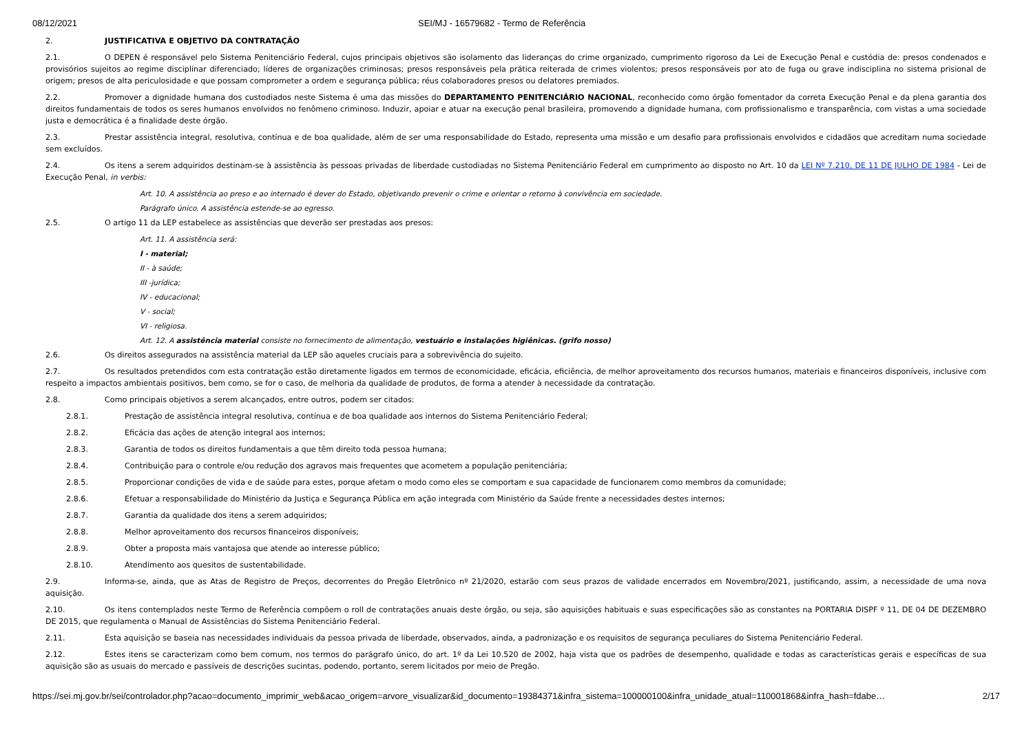08/12/2021 SEI/MJ - 16579682 - Termo de Referência
2. JUSTIFICATIVA E OBJETIVO DA CONTRATAÇÃO
2.1. O DEPEN é responsável pelo Sistema Penitenciário Federal, cujos principais objetivos são isolamento das lideranças do crime organizado, cumprimento rigoroso da Lei de Execução Penal e custódia de: presos condenados e provisórios sujeitos ao regime disciplinar diferenciado; líderes de organizações criminosas; presos responsáveis pela prática reiterada de crimes violentos; presos responsáveis por ato de fuga ou grave indisciplina no sistema prisional de origem; presos de alta periculosidade e que possam comprometer a ordem e segurança pública; réus colaboradores presos ou delatores premiados.
2.2. Promover a dignidade humana dos custodiados neste Sistema é uma das missões do DEPARTAMENTO PENITENCIÁRIO NACIONAL, reconhecido como órgão fomentador da correta Execução Penal e da plena garantia dos direitos fundamentais de todos os seres humanos envolvidos no fenômeno criminoso. Induzir, apoiar e atuar na execução penal brasileira, promovendo a dignidade humana, com profissionalismo e transparência, com vistas a uma sociedade justa e democrática é a finalidade deste órgão.
2.3. Prestar assistência integral, resolutiva, contínua e de boa qualidade, além de ser uma responsabilidade do Estado, representa uma missão e um desafio para profissionais envolvidos e cidadãos que acreditam numa sociedade sem excluídos.
2.4. Os itens a serem adquiridos destinam-se à assistência às pessoas privadas de liberdade custodiadas no Sistema Penitenciário Federal em cumprimento ao disposto no Art. 10 da LEI Nº 7.210, DE 11 DE JULHO DE 1984 - Lei de Execução Penal, in verbis:
Art. 10. A assistência ao preso e ao internado é dever do Estado, objetivando prevenir o crime e orientar o retorno à convivência em sociedade.
Parágrafo único. A assistência estende-se ao egresso.
2.5. O artigo 11 da LEP estabelece as assistências que deverão ser prestadas aos presos:
Art. 11. A assistência será:
I - material;
II - à saúde;
III -jurídica;
IV - educacional;
V - social;
VI - religiosa.
Art. 12. A assistência material consiste no fornecimento de alimentação, vestuário e instalações higiênicas. (grifo nosso)
2.6. Os direitos assegurados na assistência material da LEP são aqueles cruciais para a sobrevivência do sujeito.
2.7. Os resultados pretendidos com esta contratação estão diretamente ligados em termos de economicidade, eficácia, eficiência, de melhor aproveitamento dos recursos humanos, materiais e financeiros disponíveis, inclusive com respeito a impactos ambientais positivos, bem como, se for o caso, de melhoria da qualidade de produtos, de forma a atender à necessidade da contratação.
2.8. Como principais objetivos a serem alcançados, entre outros, podem ser citados:
2.8.1. Prestação de assistência integral resolutiva, contínua e de boa qualidade aos internos do Sistema Penitenciário Federal;
2.8.2. Eficácia das ações de atenção integral aos internos;
2.8.3. Garantia de todos os direitos fundamentais a que têm direito toda pessoa humana;
2.8.4. Contribuição para o controle e/ou redução dos agravos mais frequentes que acometem a população penitenciária;
2.8.5. Proporcionar condições de vida e de saúde para estes, porque afetam o modo como eles se comportam e sua capacidade de funcionarem como membros da comunidade;
2.8.6. Efetuar a responsabilidade do Ministério da Justiça e Segurança Pública em ação integrada com Ministério da Saúde frente a necessidades destes internos;
2.8.7. Garantia da qualidade dos itens a serem adquiridos;
2.8.8. Melhor aproveitamento dos recursos financeiros disponíveis;
2.8.9. Obter a proposta mais vantajosa que atende ao interesse público;
2.8.10. Atendimento aos quesitos de sustentabilidade.
2.9. Informa-se, ainda, que as Atas de Registro de Preços, decorrentes do Pregão Eletrônico nº 21/2020, estarão com seus prazos de validade encerrados em Novembro/2021, justificando, assim, a necessidade de uma nova aquisição.
2.10. Os itens contemplados neste Termo de Referência compõem o roll de contratações anuais deste órgão, ou seja, são aquisições habituais e suas especificações são as constantes na PORTARIA DISPF º 11, DE 04 DE DEZEMBRO DE 2015, que regulamenta o Manual de Assistências do Sistema Penitenciário Federal.
2.11. Esta aquisição se baseia nas necessidades individuais da pessoa privada de liberdade, observados, ainda, a padronização e os requisitos de segurança peculiares do Sistema Penitenciário Federal.
2.12. Estes itens se caracterizam como bem comum, nos termos do parágrafo único, do art. 1º da Lei 10.520 de 2002, haja vista que os padrões de desempenho, qualidade e todas as características gerais e específicas de sua aquisição são as usuais do mercado e passíveis de descrições sucintas, podendo, portanto, serem licitados por meio de Pregão.
https://sei.mj.gov.br/sei/controlador.php?acao=documento_imprimir_web&acao_origem=arvore_visualizar&id_documento=19384371&infra_sistema=100000100&infra_unidade_atual=110001868&infra_hash=fdabe… 2/17